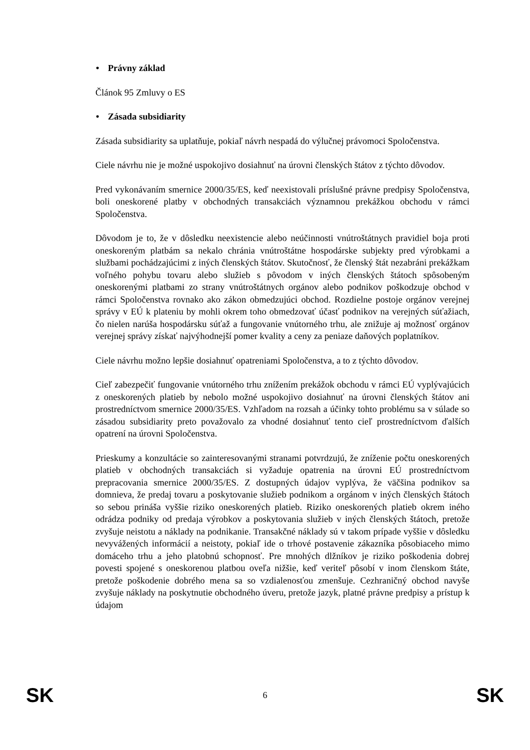• Právny základ
Článok 95 Zmluvy o ES
• Zásada subsidiarity
Zásada subsidiarity sa uplatňuje, pokiaľ návrh nespadá do výlučnej právomoci Spoločenstva.
Ciele návrhu nie je možné uspokojivo dosiahnuť na úrovni členských štátov z týchto dôvodov.
Pred vykonávaním smernice 2000/35/ES, keď neexistovali príslušné právne predpisy Spoločenstva, boli oneskorené platby v obchodných transakciách významnou prekážkou obchodu v rámci Spoločenstva.
Dôvodom je to, že v dôsledku neexistencie alebo neúčinnosti vnútroštátnych pravidiel boja proti oneskoreným platbám sa nekalo chránia vnútroštátne hospodárske subjekty pred výrobkami a službami pochádzajúcimi z iných členských štátov. Skutočnosť, že členský štát nezabráni prekážkam voľného pohybu tovaru alebo služieb s pôvodom v iných členských štátoch spôsobeným oneskorenými platbami zo strany vnútroštátnych orgánov alebo podnikov poškodzuje obchod v rámci Spoločenstva rovnako ako zákon obmedzujúci obchod. Rozdielne postoje orgánov verejnej správy v EÚ k plateniu by mohli okrem toho obmedzovať účasť podnikov na verejných súťažiach, čo nielen narúša hospodársku súťaž a fungovanie vnútorného trhu, ale znižuje aj možnosť orgánov verejnej správy získať najvýhodnejší pomer kvality a ceny za peniaze daňových poplatníkov.
Ciele návrhu možno lepšie dosiahnuť opatreniami Spoločenstva, a to z týchto dôvodov.
Cieľ zabezpečiť fungovanie vnútorného trhu znížením prekážok obchodu v rámci EÚ vyplývajúcich z oneskorených platieb by nebolo možné uspokojivo dosiahnuť na úrovni členských štátov ani prostredníctvom smernice 2000/35/ES. Vzhľadom na rozsah a účinky tohto problému sa v súlade so zásadou subsidiarity preto považovalo za vhodné dosiahnuť tento cieľ prostredníctvom ďalších opatrení na úrovni Spoločenstva.
Prieskumy a konzultácie so zainteresovanými stranami potvrdzujú, že zníženie počtu oneskorených platieb v obchodných transakciách si vyžaduje opatrenia na úrovni EÚ prostredníctvom prepracovania smernice 2000/35/ES. Z dostupných údajov vyplýva, že väčšina podnikov sa domnieva, že predaj tovaru a poskytovanie služieb podnikom a orgánom v iných členských štátoch so sebou prináša vyššie riziko oneskorených platieb. Riziko oneskorených platieb okrem iného odrádza podniky od predaja výrobkov a poskytovania služieb v iných členských štátoch, pretože zvyšuje neistotu a náklady na podnikanie. Transakčné náklady sú v takom prípade vyššie v dôsledku nevyvážených informácií a neistoty, pokiaľ ide o trhové postavenie zákazníka pôsobiaceho mimo domáceho trhu a jeho platobnú schopnosť. Pre mnohých dlžníkov je riziko poškodenia dobrej povesti spojené s oneskorenou platbou oveľa nižšie, keď veriteľ pôsobí v inom členskom štáte, pretože poškodenie dobrého mena sa so vzdialenosťou zmenšuje. Cezhraničný obchod navyše zvyšuje náklady na poskytnutie obchodného úveru, pretože jazyk, platné právne predpisy a prístup k údajom
SK 6 SK